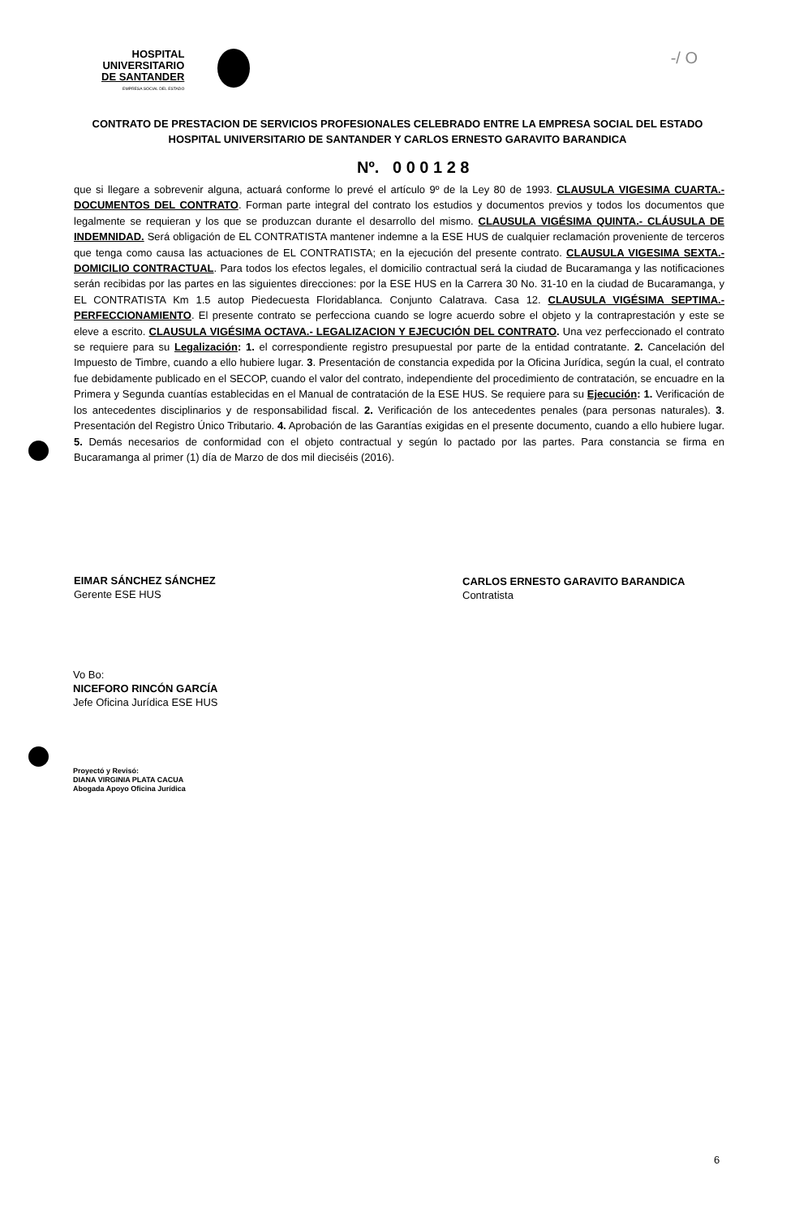HOSPITAL
UNIVERSITARIO
DE SANTANDER
EMPRESA SOCIAL DEL ESTADO
-/ O
CONTRATO DE PRESTACION DE SERVICIOS PROFESIONALES CELEBRADO ENTRE LA EMPRESA SOCIAL DEL ESTADO HOSPITAL UNIVERSITARIO DE SANTANDER Y CARLOS ERNESTO GARAVITO BARANDICA
Nº. 0 0 0 1 2 8
que si llegare a sobrevenir alguna, actuará conforme lo prevé el artículo 9º de la Ley 80 de 1993. CLAUSULA VIGESIMA CUARTA.- DOCUMENTOS DEL CONTRATO. Forman parte integral del contrato los estudios y documentos previos y todos los documentos que legalmente se requieran y los que se produzcan durante el desarrollo del mismo. CLAUSULA VIGÉSIMA QUINTA.- CLÁUSULA DE INDEMNIDAD. Será obligación de EL CONTRATISTA mantener indemne a la ESE HUS de cualquier reclamación proveniente de terceros que tenga como causa las actuaciones de EL CONTRATISTA; en la ejecución del presente contrato. CLAUSULA VIGESIMA SEXTA.- DOMICILIO CONTRACTUAL. Para todos los efectos legales, el domicilio contractual será la ciudad de Bucaramanga y las notificaciones serán recibidas por las partes en las siguientes direcciones: por la ESE HUS en la Carrera 30 No. 31-10 en la ciudad de Bucaramanga, y EL CONTRATISTA Km 1.5 autop Piedecuesta Floridablanca. Conjunto Calatrava. Casa 12. CLAUSULA VIGÉSIMA SEPTIMA.- PERFECCIONAMIENTO. El presente contrato se perfecciona cuando se logre acuerdo sobre el objeto y la contraprestación y este se eleve a escrito. CLAUSULA VIGÉSIMA OCTAVA.- LEGALIZACION Y EJECUCIÓN DEL CONTRATO. Una vez perfeccionado el contrato se requiere para su Legalización: 1. el correspondiente registro presupuestal por parte de la entidad contratante. 2. Cancelación del Impuesto de Timbre, cuando a ello hubiere lugar. 3. Presentación de constancia expedida por la Oficina Jurídica, según la cual, el contrato fue debidamente publicado en el SECOP, cuando el valor del contrato, independiente del procedimiento de contratación, se encuadre en la Primera y Segunda cuantías establecidas en el Manual de contratación de la ESE HUS. Se requiere para su Ejecución: 1. Verificación de los antecedentes disciplinarios y de responsabilidad fiscal. 2. Verificación de los antecedentes penales (para personas naturales). 3. Presentación del Registro Único Tributario. 4. Aprobación de las Garantías exigidas en el presente documento, cuando a ello hubiere lugar. 5. Demás necesarios de conformidad con el objeto contractual y según lo pactado por las partes. Para constancia se firma en Bucaramanga al primer (1) día de Marzo de dos mil dieciséis (2016).
EIMAR SÁNCHEZ SÁNCHEZ
Gerente ESE HUS
CARLOS ERNESTO GARAVITO BARANDICA
Contratista
Vo Bo:
NICEFORO RINCÓN GARCÍA
Jefe Oficina Jurídica ESE HUS
Proyectó y Revisó:
DIANA VIRGINIA PLATA CACUA
Abogada Apoyo Oficina Jurídica
6